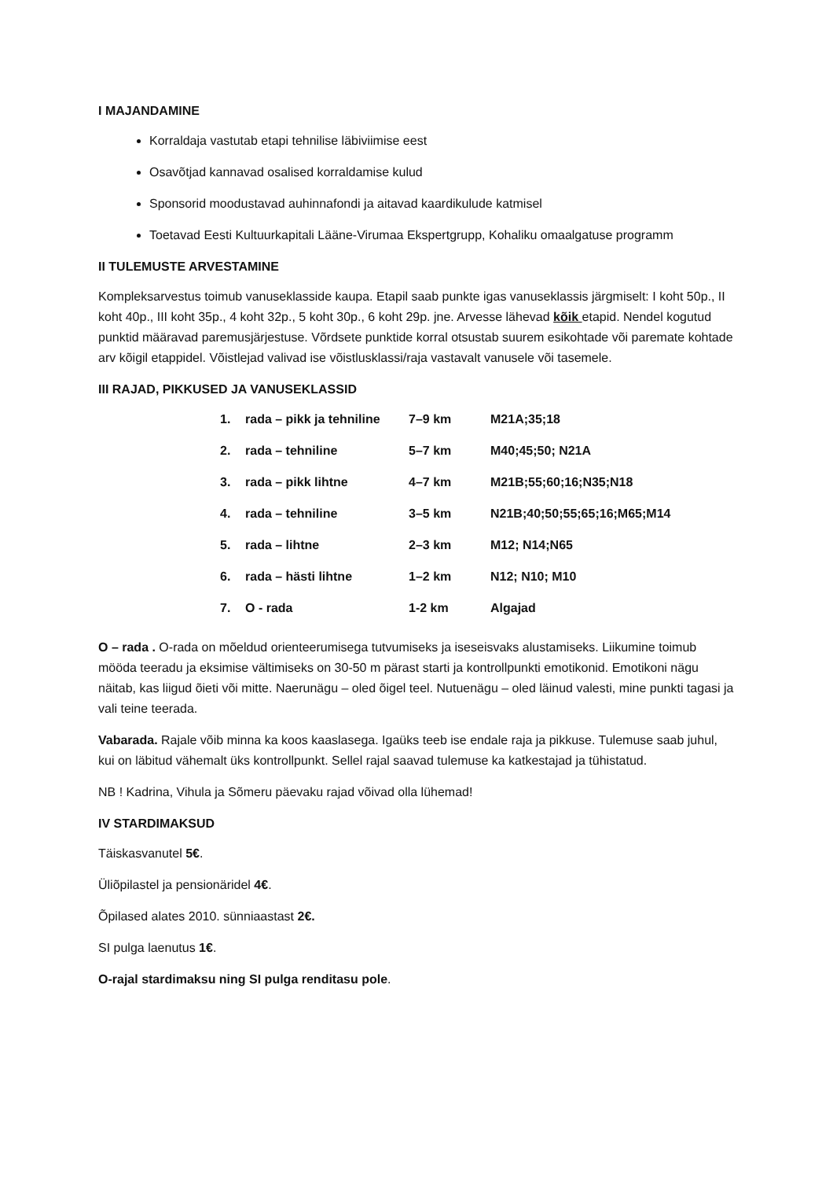I MAJANDAMINE
Korraldaja vastutab etapi tehnilise läbiviimise eest
Osavõtjad kannavad osalised korraldamise kulud
Sponsorid moodustavad auhinnafondi ja aitavad kaardikulude katmisel
Toetavad Eesti Kultuurkapitali Lääne-Virumaa Ekspertgrupp, Kohaliku omaalgatuse programm
II TULEMUSTE ARVESTAMINE
Kompleksarvestus toimub vanuseklasside kaupa. Etapil saab punkte igas vanuseklassis järgmiselt: I koht 50p., II koht 40p., III koht 35p., 4 koht 32p., 5 koht 30p., 6 koht 29p. jne. Arvesse lähevad kõik etapid. Nendel kogutud punktid määravad paremusjärjestuse. Võrdsete punktide korral otsustab suurem esikohtade või paremate kohtade arv kõigil etappidel. Võistlejad valivad ise võistlusklassi/raja vastavalt vanusele või tasemele.
III RAJAD, PIKKUSED JA VANUSEKLASSID
| 1. | rada – pikk ja tehniline | 7–9 km | M21A;35;18 |
| 2. | rada – tehniline | 5–7 km | M40;45;50; N21A |
| 3. | rada – pikk lihtne | 4–7 km | M21B;55;60;16;N35;N18 |
| 4. | rada – tehniline | 3–5 km | N21B;40;50;55;65;16;M65;M14 |
| 5. | rada – lihtne | 2–3 km | M12; N14;N65 |
| 6. | rada – hästi lihtne | 1–2 km | N12; N10; M10 |
| 7. | O - rada | 1-2 km | Algajad |
O – rada . O-rada on mõeldud orienteerumisega tutvumiseks ja iseseisvaks alustamiseks. Liikumine toimub mööda teeradu ja eksimise vältimiseks on 30-50 m pärast starti ja kontrollpunkti emotikonid. Emotikoni nägu näitab, kas liigud õieti või mitte. Naerunägu – oled õigel teel. Nutuenägu – oled läinud valesti, mine punkti tagasi ja vali teine teerada.
Vabarada. Rajale võib minna ka koos kaaslasega. Igaüks teeb ise endale raja ja pikkuse. Tulemuse saab juhul, kui on läbitud vähemalt üks kontrollpunkt. Sellel rajal saavad tulemuse ka katkestajad ja tühistatud.
NB ! Kadrina, Vihula ja Sõmeru päevaku rajad võivad olla lühemad!
IV STARDIMAKSUD
Täiskasvanutel 5€.
Üliõpilastel ja pensionäridel 4€.
Õpilased alates 2010. sünniaastast 2€.
SI pulga laenutus 1€.
O-rajal stardimaksu ning SI pulga renditasu pole.